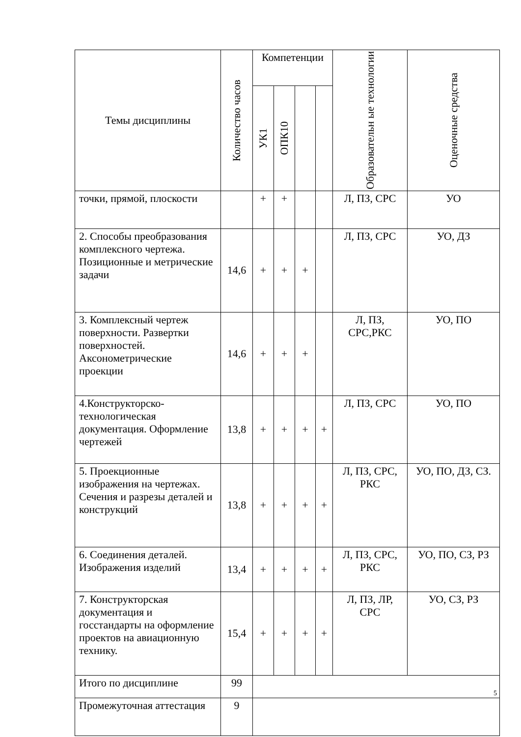| Темы дисциплины | Количество часов | Компетенции | | | | Образовательн ые технологии | Оценочные средства |
| --- | --- | --- | --- | --- | --- | --- | --- |
| | | УК1 | ОПК10 | | | | |
| точки, прямой, плоскости | | + | + | | | Л, ПЗ, СРС | УО |
| 2. Способы преобразования комплексного чертежа. Позиционные и метрические задачи | 14,6 | + | + | + | | Л, ПЗ, СРС | УО, ДЗ |
| 3. Комплексный чертеж поверхности. Развертки поверхностей. Аксонометрические проекции | 14,6 | + | + | + | | Л, ПЗ, СРС,РКС | УО, ПО |
| 4.Конструкторско-технологическая документация. Оформление чертежей | 13,8 | + | + | + | + | Л, ПЗ, СРС | УО, ПО |
| 5. Проекционные изображения на чертежах. Сечения и разрезы деталей и конструкций | 13,8 | + | + | + | + | Л, ПЗ, СРС, РКС | УО, ПО, ДЗ, СЗ. |
| 6. Соединения деталей. Изображения изделий | 13,4 | + | + | + | + | Л, ПЗ, СРС, РКС | УО, ПО, СЗ, РЗ |
| 7. Конструкторская документация и госстандарты на оформление проектов на авиационную технику. | 15,4 | + | + | + | + | Л, ПЗ, ЛР, СРС | УО, СЗ, РЗ |
| Итого по дисциплине | 99 | | | | | | |
| Промежуточная аттестация | 9 | | | | | | |
5